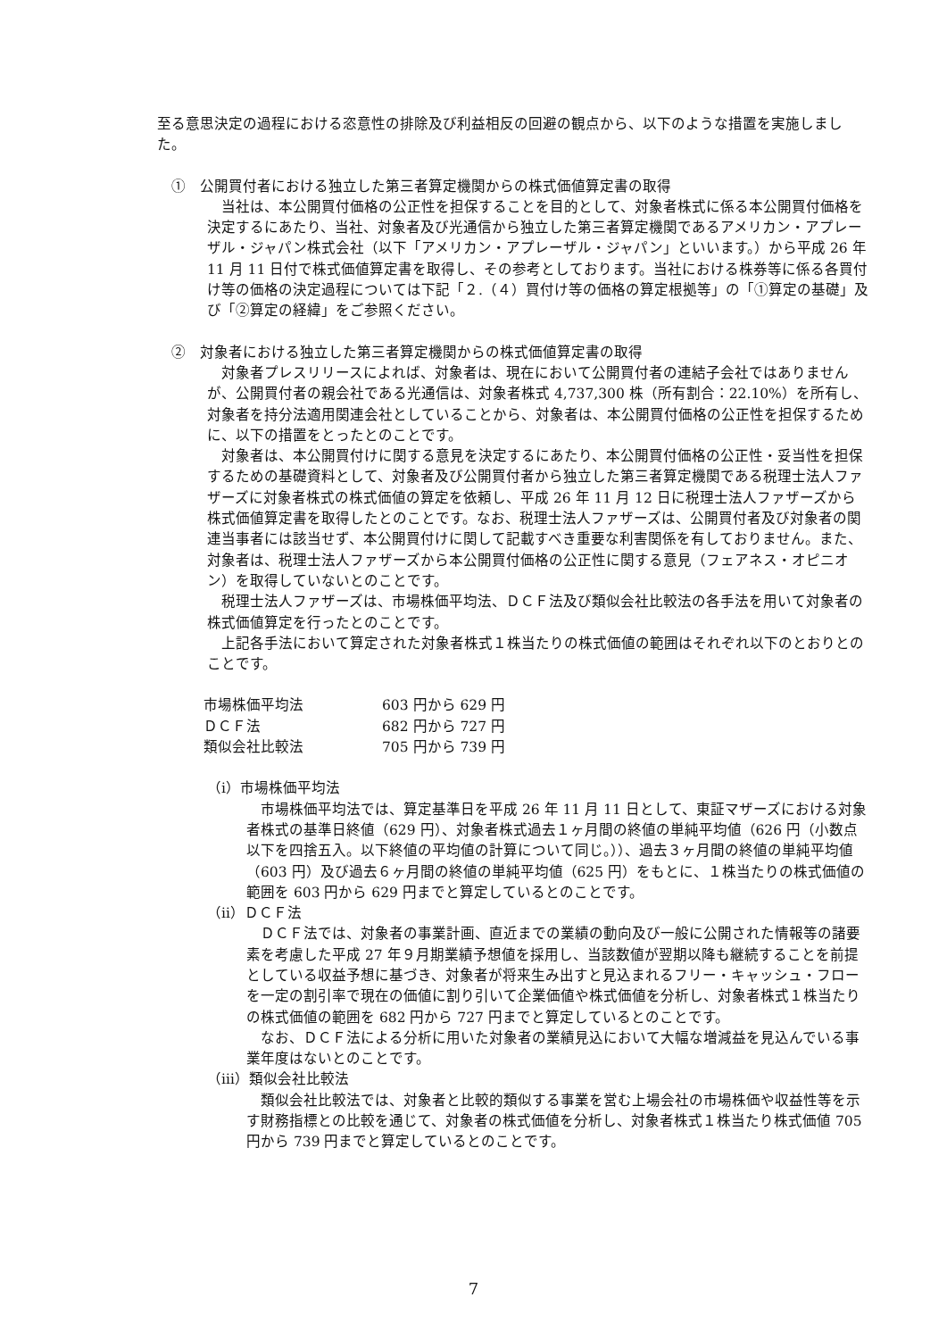至る意思決定の過程における恣意性の排除及び利益相反の回避の観点から、以下のような措置を実施しました。
①　公開買付者における独立した第三者算定機関からの株式価値算定書の取得
　当社は、本公開買付価格の公正性を担保することを目的として、対象者株式に係る本公開買付価格を決定するにあたり、当社、対象者及び光通信から独立した第三者算定機関であるアメリカン・アプレーザル・ジャパン株式会社（以下「アメリカン・アプレーザル・ジャパン」といいます。）から平成 26 年 11 月 11 日付で株式価値算定書を取得し、その参考としております。当社における株券等に係る各買付け等の価格の決定過程については下記「２.（４）買付け等の価格の算定根拠等」の「①算定の基礎」及び「②算定の経緯」をご参照ください。
②　対象者における独立した第三者算定機関からの株式価値算定書の取得
　対象者プレスリリースによれば、対象者は、現在において公開買付者の連結子会社ではありませんが、公開買付者の親会社である光通信は、対象者株式 4,737,300 株（所有割合：22.10%）を所有し、対象者を持分法適用関連会社としていることから、対象者は、本公開買付価格の公正性を担保するために、以下の措置をとったとのことです。
　対象者は、本公開買付けに関する意見を決定するにあたり、本公開買付価格の公正性・妥当性を担保するための基礎資料として、対象者及び公開買付者から独立した第三者算定機関である税理士法人ファザーズに対象者株式の株式価値の算定を依頼し、平成 26 年 11 月 12 日に税理士法人ファザーズから株式価値算定書を取得したとのことです。なお、税理士法人ファザーズは、公開買付者及び対象者の関連当事者には該当せず、本公開買付けに関して記載すべき重要な利害関係を有しておりません。また、対象者は、税理士法人ファザーズから本公開買付価格の公正性に関する意見（フェアネス・オピニオン）を取得していないとのことです。
　税理士法人ファザーズは、市場株価平均法、ＤＣＦ法及び類似会社比較法の各手法を用いて対象者の株式価値算定を行ったとのことです。
　上記各手法において算定された対象者株式１株当たりの株式価値の範囲はそれぞれ以下のとおりとのことです。
| 市場株価平均法 | 603 円から 629 円 |
| ＤＣＦ法 | 682 円から 727 円 |
| 類似会社比較法 | 705 円から 739 円 |
（ⅰ）市場株価平均法
　市場株価平均法では、算定基準日を平成 26 年 11 月 11 日として、東証マザーズにおける対象者株式の基準日終値（629 円）、対象者株式過去１ヶ月間の終値の単純平均値（626 円（小数点以下を四捨五入。以下終値の平均値の計算について同じ。））、過去３ヶ月間の終値の単純平均値（603 円）及び過去６ヶ月間の終値の単純平均値（625 円）をもとに、１株当たりの株式価値の範囲を 603 円から 629 円までと算定しているとのことです。
（ⅱ）ＤＣＦ法
　ＤＣＦ法では、対象者の事業計画、直近までの業績の動向及び一般に公開された情報等の諸要素を考慮した平成 27 年９月期業績予想値を採用し、当該数値が翌期以降も継続することを前提としている収益予想に基づき、対象者が将来生み出すと見込まれるフリー・キャッシュ・フローを一定の割引率で現在の価値に割り引いて企業価値や株式価値を分析し、対象者株式１株当たりの株式価値の範囲を 682 円から 727 円までと算定しているとのことです。
　なお、ＤＣＦ法による分析に用いた対象者の業績見込において大幅な増減益を見込んでいる事業年度はないとのことです。
（ⅲ）類似会社比較法
　類似会社比較法では、対象者と比較的類似する事業を営む上場会社の市場株価や収益性等を示す財務指標との比較を通じて、対象者の株式価値を分析し、対象者株式１株当たり株式価値 705 円から 739 円までと算定しているとのことです。
7